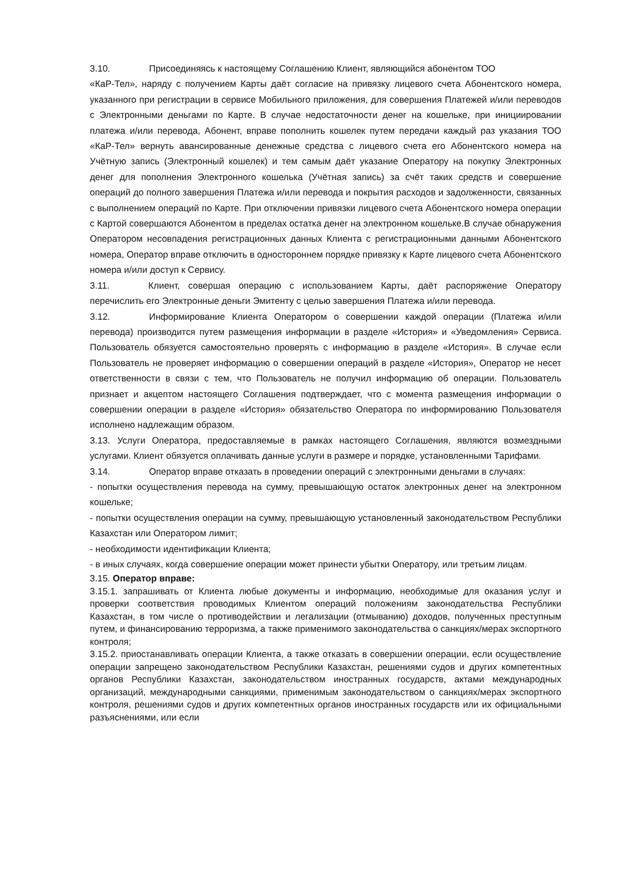3.10. Присоединяясь к настоящему Соглашению Клиент, являющийся абонентом ТОО
«КаР-Тел», наряду с получением Карты даёт согласие на привязку лицевого счета Абонентского номера, указанного при регистрации в сервисе Мобильного приложения, для совершения Платежей и/или переводов с Электронными деньгами по Карте. В случае недостаточности денег на кошельке, при инициировании платежа и/или перевода, Абонент, вправе пополнить кошелек путем передачи каждый раз указания ТОО «КаР-Тел» вернуть авансированные денежные средства с лицевого счета его Абонентского номера на Учётную запись (Электронный кошелек) и тем самым даёт указание Оператору на покупку Электронных денег для пополнения Электронного кошелька (Учётная запись) за счёт таких средств и совершение операций до полного завершения Платежа и/или перевода и покрытия расходов и задолженности, связанных с выполнением операций по Карте. При отключении привязки лицевого счета Абонентского номера операции с Картой совершаются Абонентом в пределах остатка денег на электронном кошельке.В случае обнаружения Оператором несовпадения регистрационных данных Клиента с регистрационными данными Абонентского номера, Оператор вправе отключить в одностороннем порядке привязку к Карте лицевого счета Абонентского номера и/или доступ к Сервису.
3.11. Клиент, совершая операцию с использованием Карты, даёт распоряжение Оператору перечислить его Электронные деньги Эмитенту с целью завершения Платежа и/или перевода.
3.12. Информирование Клиента Оператором о совершении каждой операции (Платежа и/или перевода) производится путем размещения информации в разделе «История» и «Уведомления» Сервиса. Пользователь обязуется самостоятельно проверять с информацию в разделе «История». В случае если Пользователь не проверяет информацию о совершении операций в разделе «История», Оператор не несет ответственности в связи с тем, что Пользователь не получил информацию об операции. Пользователь признает и акцептом настоящего Соглашения подтверждает, что с момента размещения информации о совершении операции в разделе «История» обязательство Оператора по информированию Пользователя исполнено надлежащим образом.
3.13. Услуги Оператора, предоставляемые в рамках настоящего Соглашения, являются возмездными услугами. Клиент обязуется оплачивать данные услуги в размере и порядке, установленными Тарифами.
3.14. Оператор вправе отказать в проведении операций с электронными деньгами в случаях:
- попытки осуществления перевода на сумму, превышающую остаток электронных денег на электронном кошельке;
- попытки осуществления операции на сумму, превышающую установленный законодательством Республики Казахстан или Оператором лимит;
- необходимости идентификации Клиента;
- в иных случаях, когда совершение операции может принести убытки Оператору, или третьим лицам.
3.15. Оператор вправе:
3.15.1. запрашивать от Клиента любые документы и информацию, необходимые для оказания услуг и проверки соответствия проводимых Клиентом операций положениям законодательства Республики Казахстан, в том числе о противодействии и легализации (отмыванию) доходов, полученных преступным путем, и финансированию терроризма, а также применимого законодательства о санкциях/мерах экспортного контроля;
3.15.2. приостанавливать операции Клиента, а также отказать в совершении операции, если осуществление операции запрещено законодательством Республики Казахстан, решениями судов и других компетентных органов Республики Казахстан, законодательством иностранных государств, актами международных организаций, международными санкциями, применимым законодательством о санкциях/мерах экспортного контроля, решениями судов и других компетентных органов иностранных государств или их официальными разъяснениями, или если